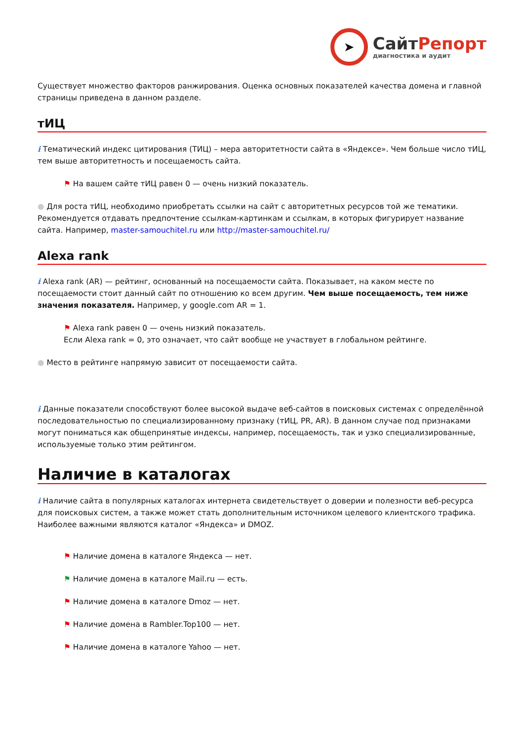➤
СайтРепорт
диагностика и аудит
Существует множество факторов ранжирования. Оценка основных показателей качества домена и главной страницы приведена в данном разделе.
тИЦ
i Тематический индекс цитирования (ТИЦ) – мера авторитетности сайта в «Яндексе». Чем больше число тИЦ, тем выше авторитетность и посещаемость сайта.
⚑ На вашем сайте тИЦ равен 0 — очень низкий показатель.
● Для роста тИЦ, необходимо приобретать ссылки на сайт с авторитетных ресурсов той же тематики. Рекомендуется отдавать предпочтение ссылкам-картинкам и ссылкам, в которых фигурирует название сайта. Например, master-samouchitel.ru или http://master-samouchitel.ru/
Alexa rank
i Alexa rank (AR) — рейтинг, основанный на посещаемости сайта. Показывает, на каком месте по посещаемости стоит данный сайт по отношению ко всем другим. Чем выше посещаемость, тем ниже значения показателя. Например, у google.com AR = 1.
⚑ Alexa rank равен 0 — очень низкий показатель.
Если Alexa rank = 0, это означает, что сайт вообще не участвует в глобальном рейтинге.
● Место в рейтинге напрямую зависит от посещаемости сайта.
i Данные показатели способствуют более высокой выдаче веб-сайтов в поисковых системах с определённой последовательностью по специализированному признаку (тИЦ, PR, AR). В данном случае под признаками могут пониматься как общепринятые индексы, например, посещаемость, так и узко специализированные, используемые только этим рейтингом.
Наличие в каталогах
i Наличие сайта в популярных каталогах интернета свидетельствует о доверии и полезности веб-ресурса для поисковых систем, а также может стать дополнительным источником целевого клиентского трафика. Наиболее важными являются каталог «Яндекса» и DMOZ.
⚑ Наличие домена в каталоге Яндекса — нет.
⚑ Наличие домена в каталоге Mail.ru — есть.
⚑ Наличие домена в каталоге Dmoz — нет.
⚑ Наличие домена в Rambler.Top100 — нет.
⚑ Наличие домена в каталоге Yahoo — нет.